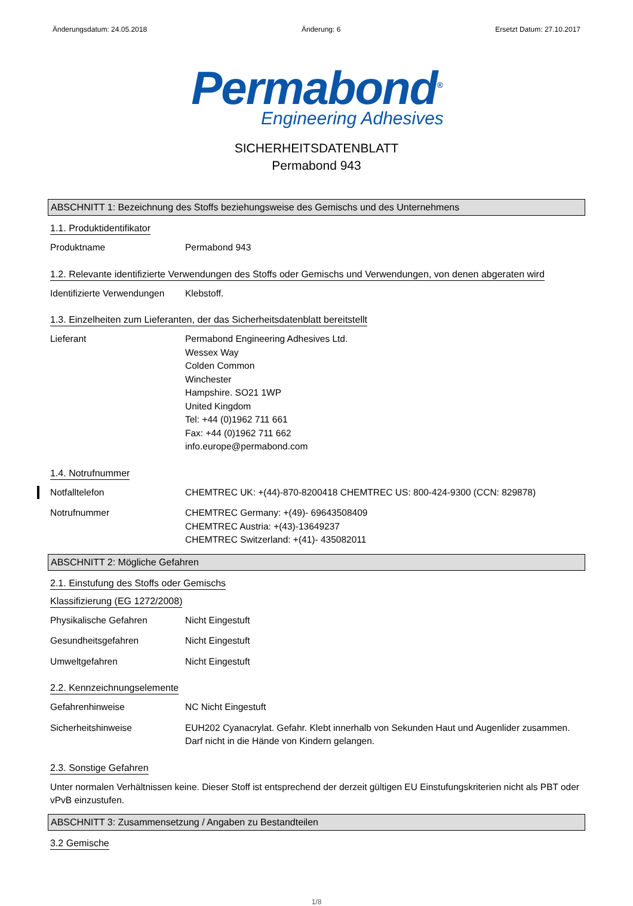Änderungsdatum: 24.05.2018 Änderung: 6 Ersetzt Datum: 27.10.2017
Permabond<sup>®</sup>
Engineering Adhesives
SICHERHEITSDATENBLATT
Permabond 943
ABSCHNITT 1: Bezeichnung des Stoffs beziehungsweise des Gemischs und des Unternehmens
1.1. Produktidentifikator
Produktname Permabond 943
1.2. Relevante identifizierte Verwendungen des Stoffs oder Gemischs und Verwendungen, von denen abgeraten wird
Identifizierte Verwendungen
Klebstoff.
1.3. Einzelheiten zum Lieferanten, der das Sicherheitsdatenblatt bereitstellt
Lieferant Permabond Engineering Adhesives Ltd.
Wessex Way
Colden Common
Winchester
Hampshire. SO21 1WP
United Kingdom
Tel: +44 (0)1962 711 661
Fax: +44 (0)1962 711 662
info.europe@permabond.com
1.4. Notrufnummer
Notfalltelefon CHEMTREC UK: +(44)-870-8200418 CHEMTREC US: 800-424-9300 (CCN: 829878)
Notrufnummer CHEMTREC Germany: +(49)- 69643508409
CHEMTREC Austria: +(43)-13649237
CHEMTREC Switzerland: +(41)- 435082011
ABSCHNITT 2: Mögliche Gefahren
2.1. Einstufung des Stoffs oder Gemischs
Klassifizierung (EG 1272/2008)
Physikalische Gefahren Nicht Eingestuft
Gesundheitsgefahren Nicht Eingestuft
Umweltgefahren Nicht Eingestuft
2.2. Kennzeichnungselemente
Gefahrenhinweise NC Nicht Eingestuft
Sicherheitshinweise EUH202 Cyanacrylat. Gefahr. Klebt innerhalb von Sekunden Haut und Augenlider zusammen. Darf nicht in die Hände von Kindern gelangen.
2.3. Sonstige Gefahren
Unter normalen Verhältnissen keine. Dieser Stoff ist entsprechend der derzeit gültigen EU Einstufungskriterien nicht als PBT oder vPvB einzustufen.
ABSCHNITT 3: Zusammensetzung / Angaben zu Bestandteilen
3.2 Gemische
1/8